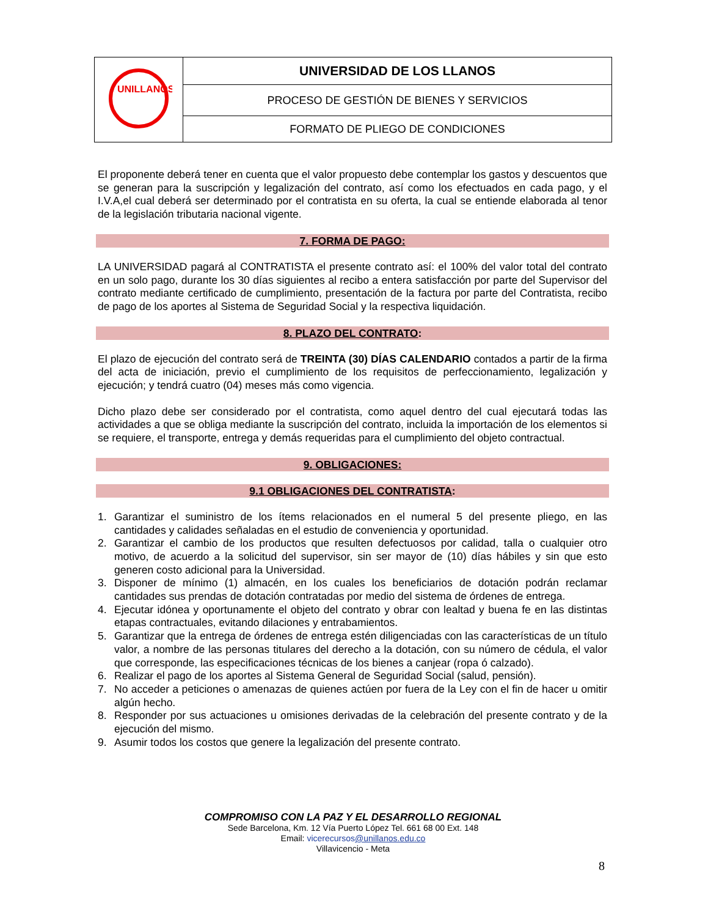| UNILLANOS | UNIVERSIDAD DE LOS LLANOS |
| | PROCESO DE GESTIÓN DE BIENES Y SERVICIOS |
| | FORMATO DE PLIEGO DE CONDICIONES |
El proponente deberá tener en cuenta que el valor propuesto debe contemplar los gastos y descuentos que se generan para la suscripción y legalización del contrato, así como los efectuados en cada pago, y el I.V.A,el cual deberá ser determinado por el contratista en su oferta, la cual se entiende elaborada al tenor de la legislación tributaria nacional vigente.
7. FORMA DE PAGO:
LA UNIVERSIDAD pagará al CONTRATISTA el presente contrato así: el 100% del valor total del contrato en un solo pago, durante los 30 días siguientes al recibo a entera satisfacción por parte del Supervisor del contrato mediante certificado de cumplimiento, presentación de la factura por parte del Contratista, recibo de pago de los aportes al Sistema de Seguridad Social y la respectiva liquidación.
8. PLAZO DEL CONTRATO:
El plazo de ejecución del contrato será de TREINTA (30) DÍAS CALENDARIO contados a partir de la firma del acta de iniciación, previo el cumplimiento de los requisitos de perfeccionamiento, legalización y ejecución; y tendrá cuatro (04) meses más como vigencia.
Dicho plazo debe ser considerado por el contratista, como aquel dentro del cual ejecutará todas las actividades a que se obliga mediante la suscripción del contrato, incluida la importación de los elementos si se requiere, el transporte, entrega y demás requeridas para el cumplimiento del objeto contractual.
9. OBLIGACIONES:
9.1 OBLIGACIONES DEL CONTRATISTA:
1. Garantizar el suministro de los ítems relacionados en el numeral 5 del presente pliego, en las cantidades y calidades señaladas en el estudio de conveniencia y oportunidad.
2. Garantizar el cambio de los productos que resulten defectuosos por calidad, talla o cualquier otro motivo, de acuerdo a la solicitud del supervisor, sin ser mayor de (10) días hábiles y sin que esto generen costo adicional para la Universidad.
3. Disponer de mínimo (1) almacén, en los cuales los beneficiarios de dotación podrán reclamar cantidades sus prendas de dotación contratadas por medio del sistema de órdenes de entrega.
4. Ejecutar idónea y oportunamente el objeto del contrato y obrar con lealtad y buena fe en las distintas etapas contractuales, evitando dilaciones y entrabamientos.
5. Garantizar que la entrega de órdenes de entrega estén diligenciadas con las características de un título valor, a nombre de las personas titulares del derecho a la dotación, con su número de cédula, el valor que corresponde, las especificaciones técnicas de los bienes a canjear (ropa ó calzado).
6. Realizar el pago de los aportes al Sistema General de Seguridad Social (salud, pensión).
7. No acceder a peticiones o amenazas de quienes actúen por fuera de la Ley con el fin de hacer u omitir algún hecho.
8. Responder por sus actuaciones u omisiones derivadas de la celebración del presente contrato y de la ejecución del mismo.
9. Asumir todos los costos que genere la legalización del presente contrato.
COMPROMISO CON LA PAZ Y EL DESARROLLO REGIONAL
Sede Barcelona, Km. 12 Vía Puerto López Tel. 661 68 00 Ext. 148
Email: vicerecursos@unillanos.edu.co
Villavicencio - Meta
8